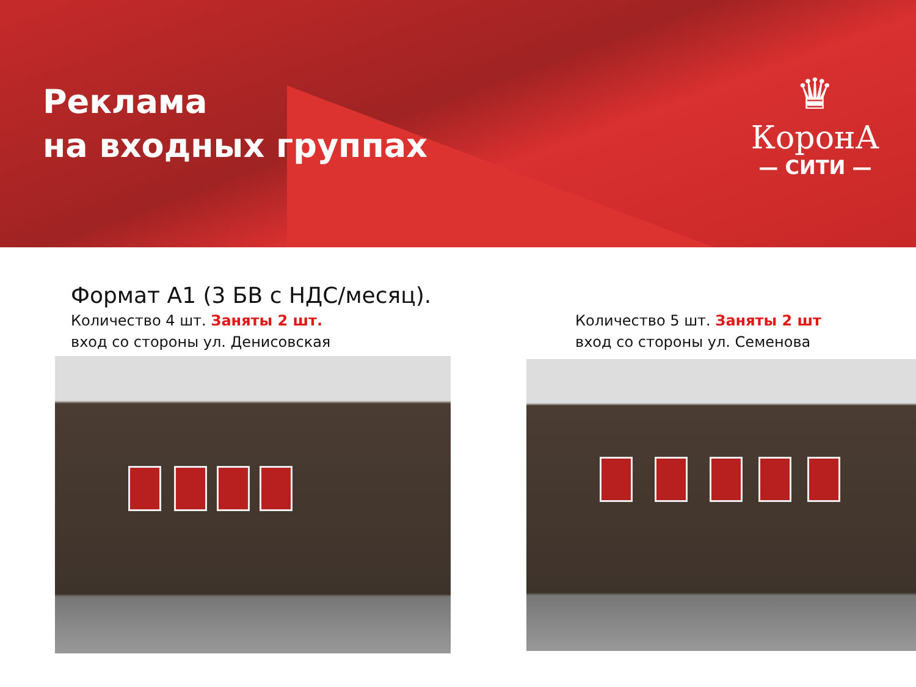Реклама
на входных группах
♛
КоронА
— СИТИ —
Формат А1 (3 БВ с НДС/месяц).
Количество 4 шт. Заняты 2 шт.
вход со стороны ул. Денисовская
Количество 5 шт. Заняты 2 шт
вход со стороны ул. Семенова